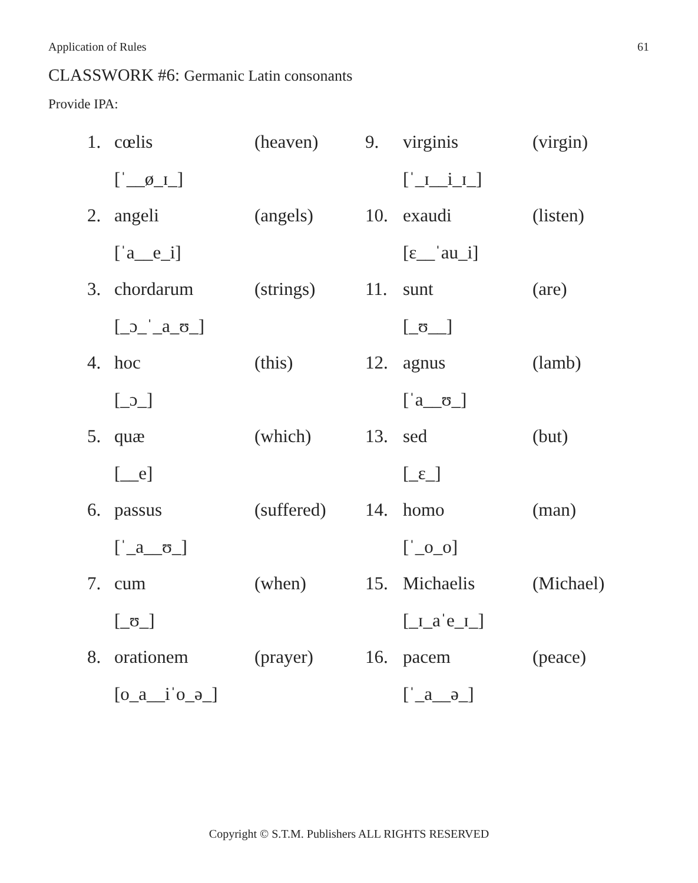Application of Rules 61
CLASSWORK #6: Germanic Latin consonants
Provide IPA:
1. cœlis (heaven)
[ˈ__ø_ɪ_]
2. angeli (angels)
[ˈa__e_i]
3. chordarum (strings)
[_ɔ_ˈ_a_ʊ_]
4. hoc (this)
[_ɔ_]
5. quæ (which)
[__e]
6. passus (suffered)
[ˈ_a__ʊ_]
7. cum (when)
[_ʊ_]
8. orationem (prayer)
[o_a__iˈo_ə_]
9. virginis (virgin)
[ˈ_ɪ__i_ɪ_]
10. exaudi (listen)
[ɛ__ˈau_i]
11. sunt (are)
[_ʊ__]
12. agnus (lamb)
[ˈa__ʊ_]
13. sed (but)
[_ɛ_]
14. homo (man)
[ˈ_o_o]
15. Michaelis (Michael)
[_ɪ_aˈe_ɪ_]
16. pacem (peace)
[ˈ_a__ə_]
Copyright © S.T.M. Publishers ALL RIGHTS RESERVED